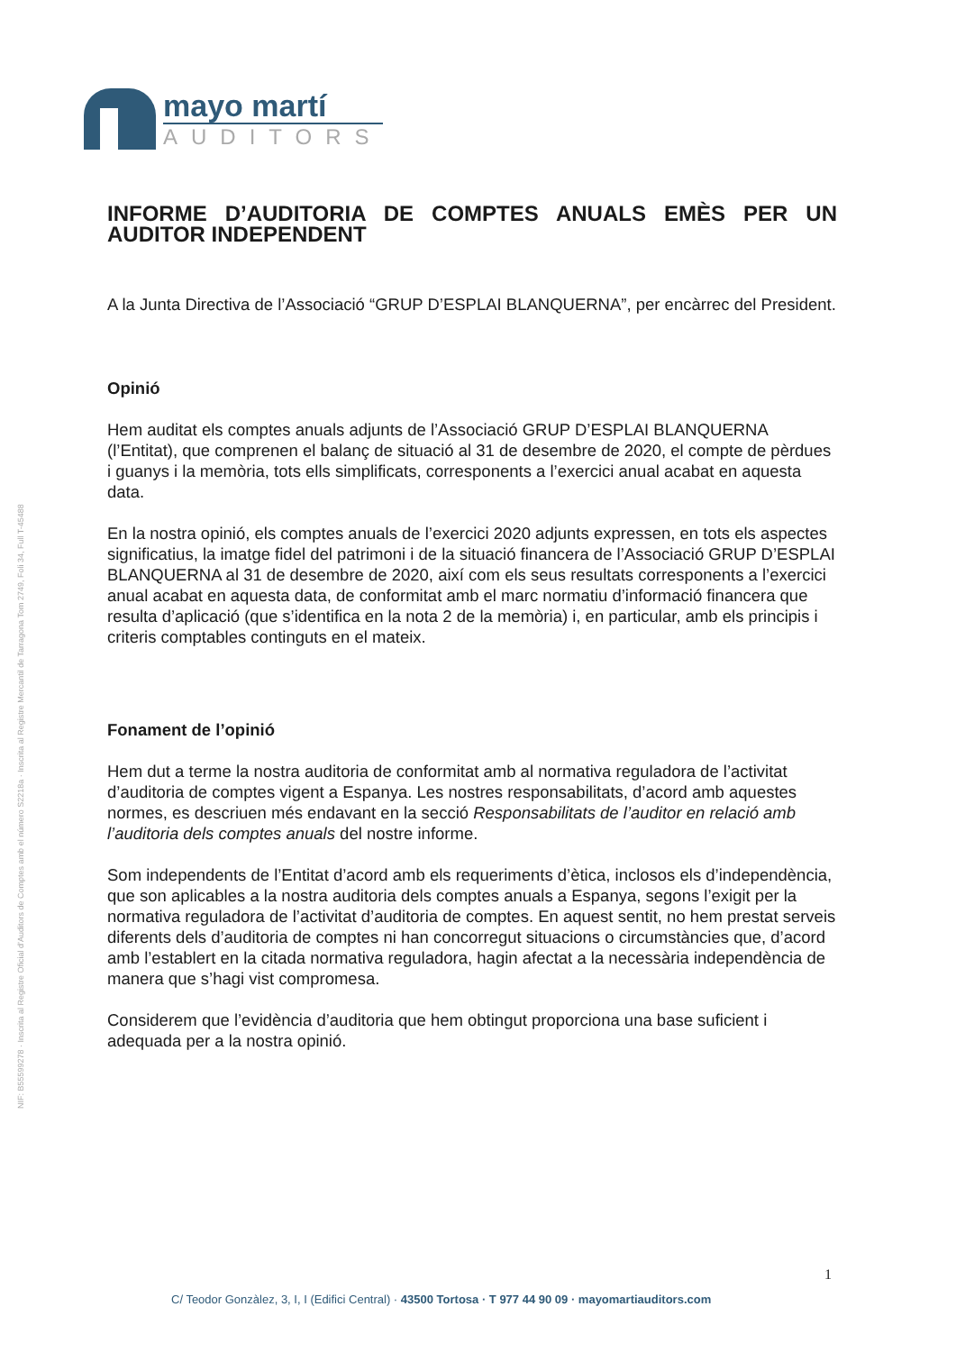mayo martí
AUDITORS
INFORME D’AUDITORIA DE COMPTES ANUALS EMÈS PER UN AUDITOR INDEPENDENT
A la Junta Directiva de l’Associació “GRUP D’ESPLAI BLANQUERNA”, per encàrrec del President.
Opinió
Hem auditat els comptes anuals adjunts de l’Associació GRUP D’ESPLAI BLANQUERNA (l’Entitat), que comprenen el balanç de situació al 31 de desembre de 2020, el compte de pèrdues i guanys i la memòria, tots ells simplificats, corresponents a l’exercici anual acabat en aquesta data.
En la nostra opinió, els comptes anuals de l’exercici 2020 adjunts expressen, en tots els aspectes significatius, la imatge fidel del patrimoni i de la situació financera de l’Associació GRUP D’ESPLAI BLANQUERNA al 31 de desembre de 2020, així com els seus resultats corresponents a l’exercici anual acabat en aquesta data, de conformitat amb el marc normatiu d’informació financera que resulta d’aplicació (que s’identifica en la nota 2 de la memòria) i, en particular, amb els principis i criteris comptables continguts en el mateix.
Fonament de l’opinió
Hem dut a terme la nostra auditoria de conformitat amb al normativa reguladora de l’activitat d’auditoria de comptes vigent a Espanya. Les nostres responsabilitats, d’acord amb aquestes normes, es descriuen més endavant en la secció Responsabilitats de l’auditor en relació amb l’auditoria dels comptes anuals del nostre informe.
Som independents de l’Entitat d’acord amb els requeriments d’ètica, inclosos els d’independència, que son aplicables a la nostra auditoria dels comptes anuals a Espanya, segons l’exigit per la normativa reguladora de l’activitat d’auditoria de comptes. En aquest sentit, no hem prestat serveis diferents dels d’auditoria de comptes ni han concorregut situacions o circumstàncies que, d’acord amb l’establert en la citada normativa reguladora, hagin afectat a la necessària independència de manera que s’hagi vist compromesa.
Considerem que l’evidència d’auditoria que hem obtingut proporciona una base suficient i adequada per a la nostra opinió.
NIF: B55599278 · Inscrita al Registre Oficial d’Auditors de Comptes amb el número S2218a · Inscrita al Registre Mercantil de Tarragona Tom 2749, Foli 34, Full T-45488
1
C/ Teodor Gonzàlez, 3, I, I (Edifici Central) · 43500 Tortosa · T 977 44 90 09 · mayomartiauditors.com